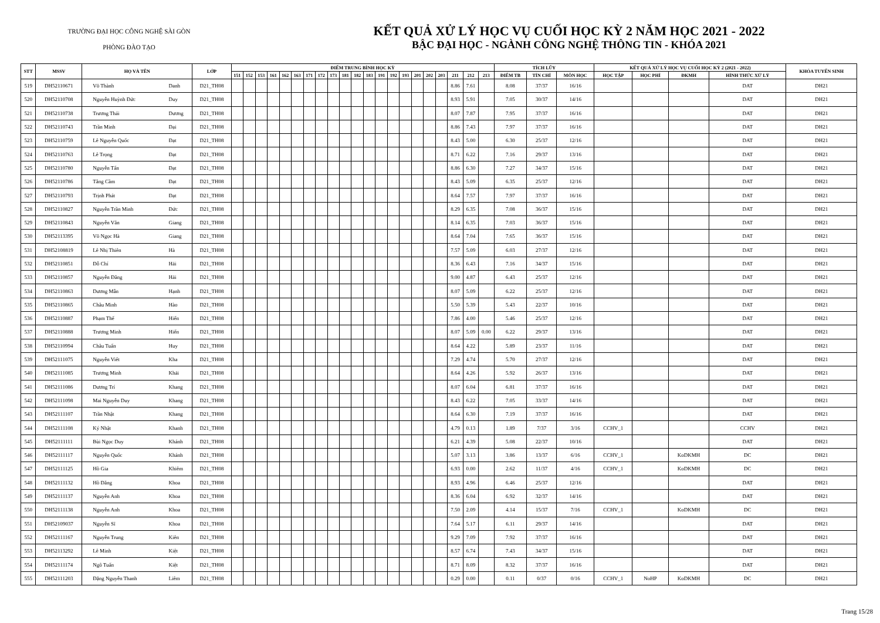TRƯỜNG ĐẠI HỌC CÔNG NGHỆ SÀI GÒN
PHÒNG ĐÀO TẠO
KẾT QUẢ XỬ LÝ HỌC VỤ CUỐI HỌC KỲ 2 NĂM HỌC 2021 - 2022
BẬC ĐẠI HỌC - NGÀNH CÔNG NGHỆ THÔNG TIN - KHÓA 2021
| STT | MSSV | HỌ VÀ TÊN | | LỚP | ĐIỂM TRUNG BÌNH HỌC KỲ | | | | | | | | | | | | | | | | | | | | | TÍCH LŨY | | | KẾT QUẢ XỬ LÝ HỌC VỤ CUỐI HỌC KỲ 2 (2021 - 2022) | | | | KHÓA TUYỂN SINH |
| --- | --- | --- | --- | --- | --- | --- | --- | --- | --- | --- | --- | --- | --- | --- | --- | --- | --- | --- | --- | --- | --- | --- | --- | --- | --- | --- | --- | --- | --- | --- | --- | --- | --- |
| | | | | | 151 | 152 | 153 | 161 | 162 | 163 | 171 | 172 | 173 | 181 | 182 | 183 | 191 | 192 | 193 | 201 | 202 | 203 | 211 | 212 | 213 | ĐIỂM TB | TÍN CHỈ | MÔN HỌC | HỌC TẬP | HỌC PHÍ | ĐKMH | HÌNH THỨC XỬ LÝ | |
| 519 | DH52110671 | Võ Thành | Danh | D21_TH08 | | | | | | | | | | | | | | | | | | | 8.86 | 7.61 | | 8.08 | 37/37 | 16/16 | | | | DAT | DH21 |
| 520 | DH52110708 | Nguyễn Huỳnh Đức | Duy | D21_TH08 | | | | | | | | | | | | | | | | | | | 8.93 | 5.91 | | 7.05 | 30/37 | 14/16 | | | | DAT | DH21 |
| 521 | DH52110738 | Trương Thái | Dương | D21_TH08 | | | | | | | | | | | | | | | | | | | 8.07 | 7.87 | | 7.95 | 37/37 | 16/16 | | | | DAT | DH21 |
| 522 | DH52110743 | Trần Minh | Đại | D21_TH08 | | | | | | | | | | | | | | | | | | | 8.86 | 7.43 | | 7.97 | 37/37 | 16/16 | | | | DAT | DH21 |
| 523 | DH52110759 | Lê Nguyễn Quốc | Đạt | D21_TH08 | | | | | | | | | | | | | | | | | | | 8.43 | 5.00 | | 6.30 | 25/37 | 12/16 | | | | DAT | DH21 |
| 524 | DH52110763 | Lê Trọng | Đạt | D21_TH08 | | | | | | | | | | | | | | | | | | | 8.71 | 6.22 | | 7.16 | 29/37 | 13/16 | | | | DAT | DH21 |
| 525 | DH52110780 | Nguyễn Tấn | Đạt | D21_TH08 | | | | | | | | | | | | | | | | | | | 8.86 | 6.30 | | 7.27 | 34/37 | 15/16 | | | | DAT | DH21 |
| 526 | DH52110786 | Tăng Cầm | Đạt | D21_TH08 | | | | | | | | | | | | | | | | | | | 8.43 | 5.09 | | 6.35 | 25/37 | 12/16 | | | | DAT | DH21 |
| 527 | DH52110793 | Trịnh Phát | Đạt | D21_TH08 | | | | | | | | | | | | | | | | | | | 8.64 | 7.57 | | 7.97 | 37/37 | 16/16 | | | | DAT | DH21 |
| 528 | DH52110827 | Nguyễn Trần Minh | Đức | D21_TH08 | | | | | | | | | | | | | | | | | | | 8.29 | 6.35 | | 7.08 | 36/37 | 15/16 | | | | DAT | DH21 |
| 529 | DH52110843 | Nguyễn Văn | Giang | D21_TH08 | | | | | | | | | | | | | | | | | | | 8.14 | 6.35 | | 7.03 | 36/37 | 15/16 | | | | DAT | DH21 |
| 530 | DH52113395 | Võ Ngọc Hà | Giang | D21_TH08 | | | | | | | | | | | | | | | | | | | 8.64 | 7.04 | | 7.65 | 36/37 | 15/16 | | | | DAT | DH21 |
| 531 | DH52108819 | Lê Nhị Thiên | Hà | D21_TH08 | | | | | | | | | | | | | | | | | | | 7.57 | 5.09 | | 6.03 | 27/37 | 12/16 | | | | DAT | DH21 |
| 532 | DH52110851 | Đỗ Chí | Hải | D21_TH08 | | | | | | | | | | | | | | | | | | | 8.36 | 6.43 | | 7.16 | 34/37 | 15/16 | | | | DAT | DH21 |
| 533 | DH52110857 | Nguyễn Đăng | Hải | D21_TH08 | | | | | | | | | | | | | | | | | | | 9.00 | 4.87 | | 6.43 | 25/37 | 12/16 | | | | DAT | DH21 |
| 534 | DH52110863 | Dương Mẫn | Hạnh | D21_TH08 | | | | | | | | | | | | | | | | | | | 8.07 | 5.09 | | 6.22 | 25/37 | 12/16 | | | | DAT | DH21 |
| 535 | DH52110865 | Châu Minh | Hào | D21_TH08 | | | | | | | | | | | | | | | | | | | 5.50 | 5.39 | | 5.43 | 22/37 | 10/16 | | | | DAT | DH21 |
| 536 | DH52110887 | Phạm Thế | Hiển | D21_TH08 | | | | | | | | | | | | | | | | | | | 7.86 | 4.00 | | 5.46 | 25/37 | 12/16 | | | | DAT | DH21 |
| 537 | DH52110888 | Trương Minh | Hiển | D21_TH08 | | | | | | | | | | | | | | | | | | | 8.07 | 5.09 | 0.00 | 6.22 | 29/37 | 13/16 | | | | DAT | DH21 |
| 538 | DH52110994 | Châu Tuấn | Huy | D21_TH08 | | | | | | | | | | | | | | | | | | | 8.64 | 4.22 | | 5.89 | 23/37 | 11/16 | | | | DAT | DH21 |
| 539 | DH52111075 | Nguyễn Viết | Kha | D21_TH08 | | | | | | | | | | | | | | | | | | | 7.29 | 4.74 | | 5.70 | 27/37 | 12/16 | | | | DAT | DH21 |
| 540 | DH52111085 | Trương Minh | Khải | D21_TH08 | | | | | | | | | | | | | | | | | | | 8.64 | 4.26 | | 5.92 | 26/37 | 13/16 | | | | DAT | DH21 |
| 541 | DH52111086 | Dương Trí | Khang | D21_TH08 | | | | | | | | | | | | | | | | | | | 8.07 | 6.04 | | 6.81 | 37/37 | 16/16 | | | | DAT | DH21 |
| 542 | DH52111098 | Mai Nguyễn Duy | Khang | D21_TH08 | | | | | | | | | | | | | | | | | | | 8.43 | 6.22 | | 7.05 | 33/37 | 14/16 | | | | DAT | DH21 |
| 543 | DH52111107 | Trần Nhật | Khang | D21_TH08 | | | | | | | | | | | | | | | | | | | 8.64 | 6.30 | | 7.19 | 37/37 | 16/16 | | | | DAT | DH21 |
| 544 | DH52111108 | Ký Nhật | Khanh | D21_TH08 | | | | | | | | | | | | | | | | | | | 4.79 | 0.13 | | 1.89 | 7/37 | 3/16 | CCHV_1 | | | CCHV | DH21 |
| 545 | DH52111111 | Bùi Ngọc Duy | Khánh | D21_TH08 | | | | | | | | | | | | | | | | | | | 6.21 | 4.39 | | 5.08 | 22/37 | 10/16 | | | | DAT | DH21 |
| 546 | DH52111117 | Nguyễn Quốc | Khánh | D21_TH08 | | | | | | | | | | | | | | | | | | | 5.07 | 3.13 | | 3.86 | 13/37 | 6/16 | CCHV_1 | | KoDKMH | DC | DH21 |
| 547 | DH52111125 | Hồ Gia | Khiêm | D21_TH08 | | | | | | | | | | | | | | | | | | | 6.93 | 0.00 | | 2.62 | 11/37 | 4/16 | CCHV_1 | | KoDKMH | DC | DH21 |
| 548 | DH52111132 | Hồ Đăng | Khoa | D21_TH08 | | | | | | | | | | | | | | | | | | | 8.93 | 4.96 | | 6.46 | 25/37 | 12/16 | | | | DAT | DH21 |
| 549 | DH52111137 | Nguyễn Anh | Khoa | D21_TH08 | | | | | | | | | | | | | | | | | | | 8.36 | 6.04 | | 6.92 | 32/37 | 14/16 | | | | DAT | DH21 |
| 550 | DH52111138 | Nguyễn Anh | Khoa | D21_TH08 | | | | | | | | | | | | | | | | | | | 7.50 | 2.09 | | 4.14 | 15/37 | 7/16 | CCHV_1 | | KoDKMH | DC | DH21 |
| 551 | DH52109037 | Nguyễn Sĩ | Khoa | D21_TH08 | | | | | | | | | | | | | | | | | | | 7.64 | 5.17 | | 6.11 | 29/37 | 14/16 | | | | DAT | DH21 |
| 552 | DH52111167 | Nguyễn Trung | Kiên | D21_TH08 | | | | | | | | | | | | | | | | | | | 9.29 | 7.09 | | 7.92 | 37/37 | 16/16 | | | | DAT | DH21 |
| 553 | DH52113292 | Lê Minh | Kiệt | D21_TH08 | | | | | | | | | | | | | | | | | | | 8.57 | 6.74 | | 7.43 | 34/37 | 15/16 | | | | DAT | DH21 |
| 554 | DH52111174 | Ngô Tuấn | Kiệt | D21_TH08 | | | | | | | | | | | | | | | | | | | 8.71 | 8.09 | | 8.32 | 37/37 | 16/16 | | | | DAT | DH21 |
| 555 | DH52111203 | Đặng Nguyễn Thanh | Liêm | D21_TH08 | | | | | | | | | | | | | | | | | | | 0.29 | 0.00 | | 0.11 | 0/37 | 0/16 | CCHV_1 | NoHP | KoDKMH | DC | DH21 |
Trang 15/28